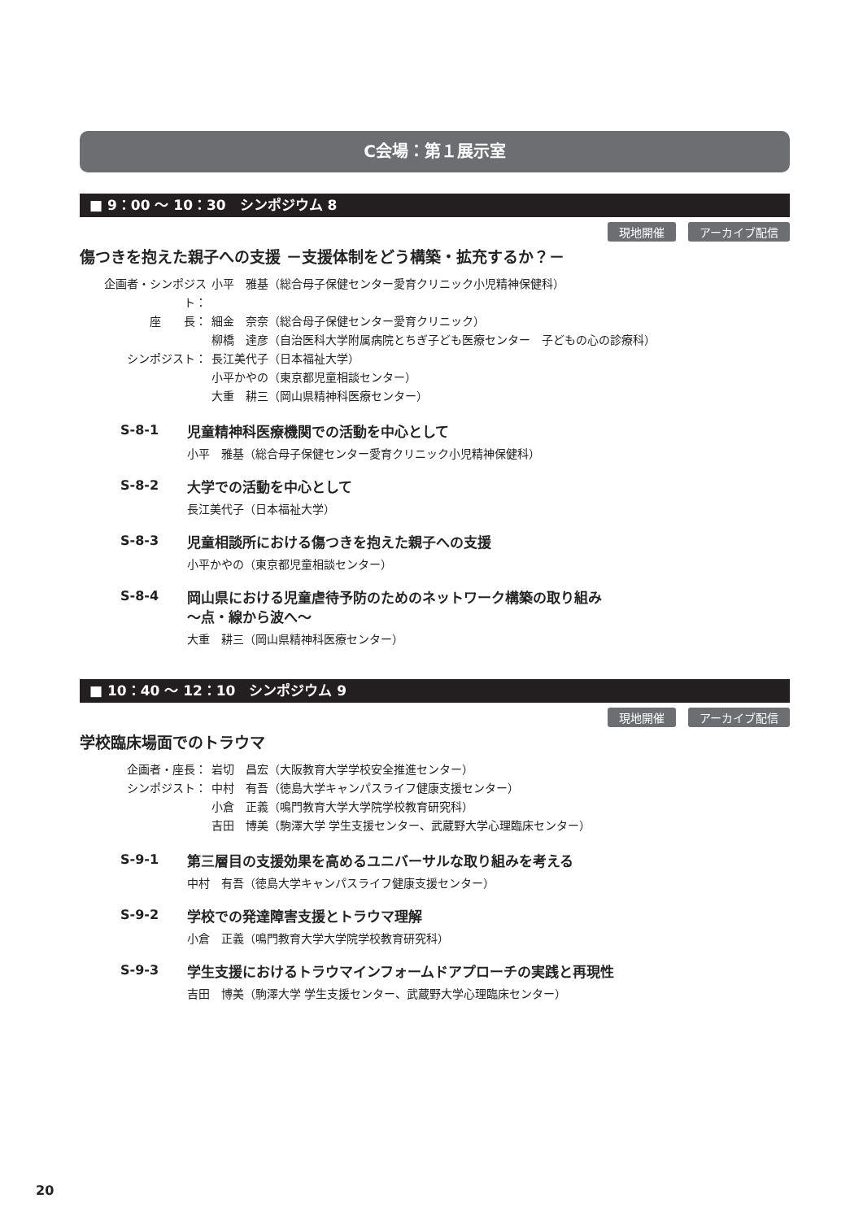C会場：第１展示室
■ 9：00 ～ 10：30　シンポジウム 8
現地開催 アーカイブ配信
傷つきを抱えた親子への支援 －支援体制をどう構築・拡充するか？－
| 企画者・シンポジスト： | 小平 雅基（総合母子保健センター愛育クリニック小児精神保健科） |
| 座 長： | 細金 奈奈（総合母子保健センター愛育クリニック） |
| | 柳橋 達彦（自治医科大学附属病院とちぎ子ども医療センター 子どもの心の診療科） |
| シンポジスト： | 長江美代子（日本福祉大学） |
| | 小平かやの（東京都児童相談センター） |
| | 大重 耕三（岡山県精神科医療センター） |
S-8-1
児童精神科医療機関での活動を中心として
小平　雅基（総合母子保健センター愛育クリニック小児精神保健科）
S-8-2
大学での活動を中心として
長江美代子（日本福祉大学）
S-8-3
児童相談所における傷つきを抱えた親子への支援
小平かやの（東京都児童相談センター）
S-8-4
岡山県における児童虐待予防のためのネットワーク構築の取り組み
～点・線から波へ～
大重　耕三（岡山県精神科医療センター）
■ 10：40 ～ 12：10　シンポジウム 9
現地開催 アーカイブ配信
学校臨床場面でのトラウマ
| 企画者・座長： | 岩切 昌宏（大阪教育大学学校安全推進センター） |
| シンポジスト： | 中村 有吾（徳島大学キャンパスライフ健康支援センター） |
| | 小倉 正義（鳴門教育大学大学院学校教育研究科） |
| | 吉田 博美（駒澤大学 学生支援センター、武蔵野大学心理臨床センター） |
S-9-1
第三層目の支援効果を高めるユニバーサルな取り組みを考える
中村　有吾（徳島大学キャンパスライフ健康支援センター）
S-9-2
学校での発達障害支援とトラウマ理解
小倉　正義（鳴門教育大学大学院学校教育研究科）
S-9-3
学生支援におけるトラウマインフォームドアプローチの実践と再現性
吉田　博美（駒澤大学 学生支援センター、武蔵野大学心理臨床センター）
20